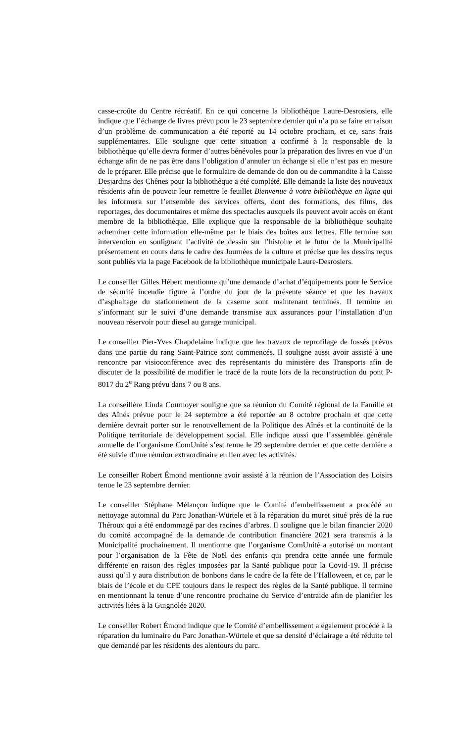casse-croûte du Centre récréatif. En ce qui concerne la bibliothèque Laure-Desrosiers, elle indique que l’échange de livres prévu pour le 23 septembre dernier qui n’a pu se faire en raison d’un problème de communication a été reporté au 14 octobre prochain, et ce, sans frais supplémentaires. Elle souligne que cette situation a confirmé à la responsable de la bibliothèque qu’elle devra former d’autres bénévoles pour la préparation des livres en vue d’un échange afin de ne pas être dans l’obligation d’annuler un échange si elle n’est pas en mesure de le préparer. Elle précise que le formulaire de demande de don ou de commandite à la Caisse Desjardins des Chênes pour la bibliothèque a été complété. Elle demande la liste des nouveaux résidents afin de pouvoir leur remettre le feuillet Bienvenue à votre bibliothèque en ligne qui les informera sur l’ensemble des services offerts, dont des formations, des films, des reportages, des documentaires et même des spectacles auxquels ils peuvent avoir accès en étant membre de la bibliothèque. Elle explique que la responsable de la bibliothèque souhaite acheminer cette information elle-même par le biais des boîtes aux lettres. Elle termine son intervention en soulignant l’activité de dessin sur l’histoire et le futur de la Municipalité présentement en cours dans le cadre des Journées de la culture et précise que les dessins reçus sont publiés via la page Facebook de la bibliothèque municipale Laure-Desrosiers.
Le conseiller Gilles Hébert mentionne qu’une demande d’achat d’équipements pour le Service de sécurité incendie figure à l’ordre du jour de la présente séance et que les travaux d’asphaltage du stationnement de la caserne sont maintenant terminés. Il termine en s’informant sur le suivi d’une demande transmise aux assurances pour l’installation d’un nouveau réservoir pour diesel au garage municipal.
Le conseiller Pier-Yves Chapdelaine indique que les travaux de reprofilage de fossés prévus dans une partie du rang Saint-Patrice sont commencés. Il souligne aussi avoir assisté à une rencontre par visioconférence avec des représentants du ministère des Transports afin de discuter de la possibilité de modifier le tracé de la route lors de la reconstruction du pont P-8017 du 2<sup>e</sup> Rang prévu dans 7 ou 8 ans.
La conseillère Linda Cournoyer souligne que sa réunion du Comité régional de la Famille et des Aînés prévue pour le 24 septembre a été reportée au 8 octobre prochain et que cette dernière devrait porter sur le renouvellement de la Politique des Aînés et la continuité de la Politique territoriale de développement social. Elle indique aussi que l’assemblée générale annuelle de l’organisme ComUnité s’est tenue le 29 septembre dernier et que cette dernière a été suivie d’une réunion extraordinaire en lien avec les activités.
Le conseiller Robert Émond mentionne avoir assisté à la réunion de l’Association des Loisirs tenue le 23 septembre dernier.
Le conseiller Stéphane Mélançon indique que le Comité d’embellissement a procédé au nettoyage automnal du Parc Jonathan-Würtele et à la réparation du muret situé près de la rue Théroux qui a été endommagé par des racines d’arbres. Il souligne que le bilan financier 2020 du comité accompagné de la demande de contribution financière 2021 sera transmis à la Municipalité prochainement. Il mentionne que l’organisme ComUnité a autorisé un montant pour l’organisation de la Fête de Noël des enfants qui prendra cette année une formule différente en raison des règles imposées par la Santé publique pour la Covid-19. Il précise aussi qu’il y aura distribution de bonbons dans le cadre de la fête de l’Halloween, et ce, par le biais de l’école et du CPE toujours dans le respect des règles de la Santé publique. Il termine en mentionnant la tenue d’une rencontre prochaine du Service d’entraide afin de planifier les activités liées à la Guignolée 2020.
Le conseiller Robert Émond indique que le Comité d’embellissement a également procédé à la réparation du luminaire du Parc Jonathan-Würtele et que sa densité d’éclairage a été réduite tel que demandé par les résidents des alentours du parc.